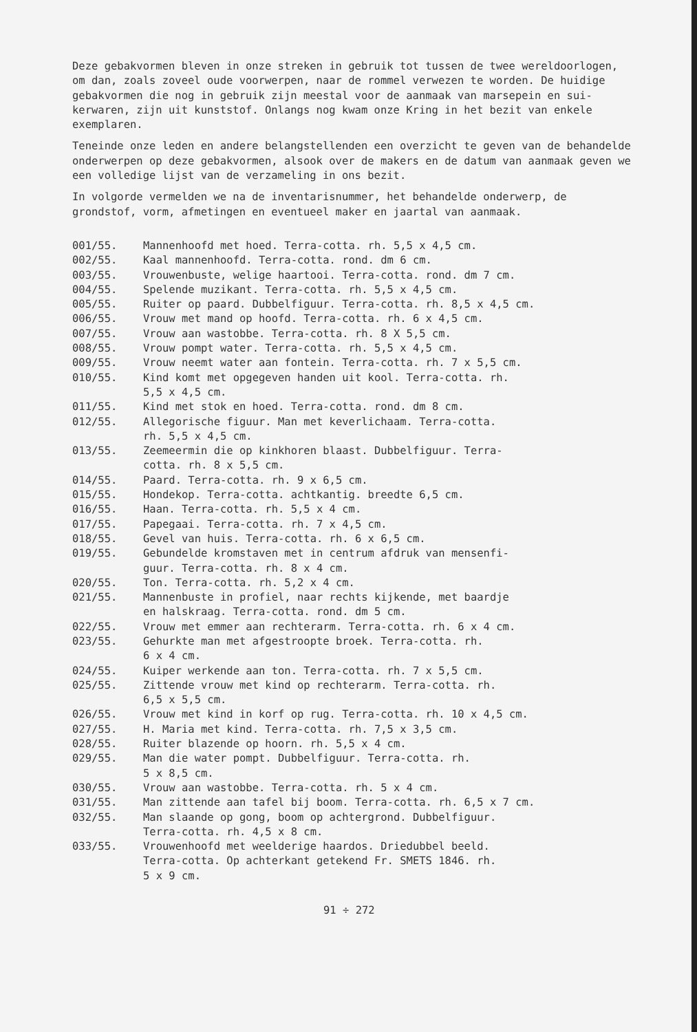Deze gebakvormen bleven in onze streken in gebruik tot tussen de twee wereldoorlogen, om dan, zoals zoveel oude voorwerpen, naar de rommel verwezen te worden. De huidige gebakvormen die nog in gebruik zijn meestal voor de aanmaak van marsepein en sui-kerwaren, zijn uit kunststof. Onlangs nog kwam onze Kring in het bezit van enkele exemplaren.
Teneinde onze leden en andere belangstellenden een overzicht te geven van de behandelde onderwerpen op deze gebakvormen, alsook over de makers en de datum van aanmaak geven we een volledige lijst van de verzameling in ons bezit.
In volgorde vermelden we na de inventarisnummer, het behandelde onderwerp, de grondstof, vorm, afmetingen en eventueel maker en jaartal van aanmaak.
001/55. Mannenhoofd met hoed. Terra-cotta. rh. 5,5 x 4,5 cm.
002/55. Kaal mannenhoofd. Terra-cotta. rond. dm 6 cm.
003/55. Vrouwenbuste, welige haartooi. Terra-cotta. rond. dm 7 cm.
004/55. Spelende muzikant. Terra-cotta. rh. 5,5 x 4,5 cm.
005/55. Ruiter op paard. Dubbelfiguur. Terra-cotta. rh. 8,5 x 4,5 cm.
006/55. Vrouw met mand op hoofd. Terra-cotta. rh. 6 x 4,5 cm.
007/55. Vrouw aan wastobbe. Terra-cotta. rh. 8 X 5,5 cm.
008/55. Vrouw pompt water. Terra-cotta. rh. 5,5 x 4,5 cm.
009/55. Vrouw neemt water aan fontein. Terra-cotta. rh. 7 x 5,5 cm.
010/55. Kind komt met opgegeven handen uit kool. Terra-cotta. rh.
5,5 x 4,5 cm.
011/55. Kind met stok en hoed. Terra-cotta. rond. dm 8 cm.
012/55. Allegorische figuur. Man met keverlichaam. Terra-cotta.
rh. 5,5 x 4,5 cm.
013/55. Zeemeermin die op kinkhoren blaast. Dubbelfiguur. Terra-
cotta. rh. 8 x 5,5 cm.
014/55. Paard. Terra-cotta. rh. 9 x 6,5 cm.
015/55. Hondekop. Terra-cotta. achtkantig. breedte 6,5 cm.
016/55. Haan. Terra-cotta. rh. 5,5 x 4 cm.
017/55. Papegaai. Terra-cotta. rh. 7 x 4,5 cm.
018/55. Gevel van huis. Terra-cotta. rh. 6 x 6,5 cm.
019/55. Gebundelde kromstaven met in centrum afdruk van mensenfi-
guur. Terra-cotta. rh. 8 x 4 cm.
020/55. Ton. Terra-cotta. rh. 5,2 x 4 cm.
021/55. Mannenbuste in profiel, naar rechts kijkende, met baardje
en halskraag. Terra-cotta. rond. dm 5 cm.
022/55. Vrouw met emmer aan rechterarm. Terra-cotta. rh. 6 x 4 cm.
023/55. Gehurkte man met afgestroopte broek. Terra-cotta. rh.
6 x 4 cm.
024/55. Kuiper werkende aan ton. Terra-cotta. rh. 7 x 5,5 cm.
025/55. Zittende vrouw met kind op rechterarm. Terra-cotta. rh.
6,5 x 5,5 cm.
026/55. Vrouw met kind in korf op rug. Terra-cotta. rh. 10 x 4,5 cm.
027/55. H. Maria met kind. Terra-cotta. rh. 7,5 x 3,5 cm.
028/55. Ruiter blazende op hoorn. rh. 5,5 x 4 cm.
029/55. Man die water pompt. Dubbelfiguur. Terra-cotta. rh.
5 x 8,5 cm.
030/55. Vrouw aan wastobbe. Terra-cotta. rh. 5 x 4 cm.
031/55. Man zittende aan tafel bij boom. Terra-cotta. rh. 6,5 x 7 cm.
032/55. Man slaande op gong, boom op achtergrond. Dubbelfiguur.
Terra-cotta. rh. 4,5 x 8 cm.
033/55. Vrouwenhoofd met weelderige haardos. Driedubbel beeld.
Terra-cotta. Op achterkant getekend Fr. SMETS 1846. rh.
5 x 9 cm.
91 ÷ 272